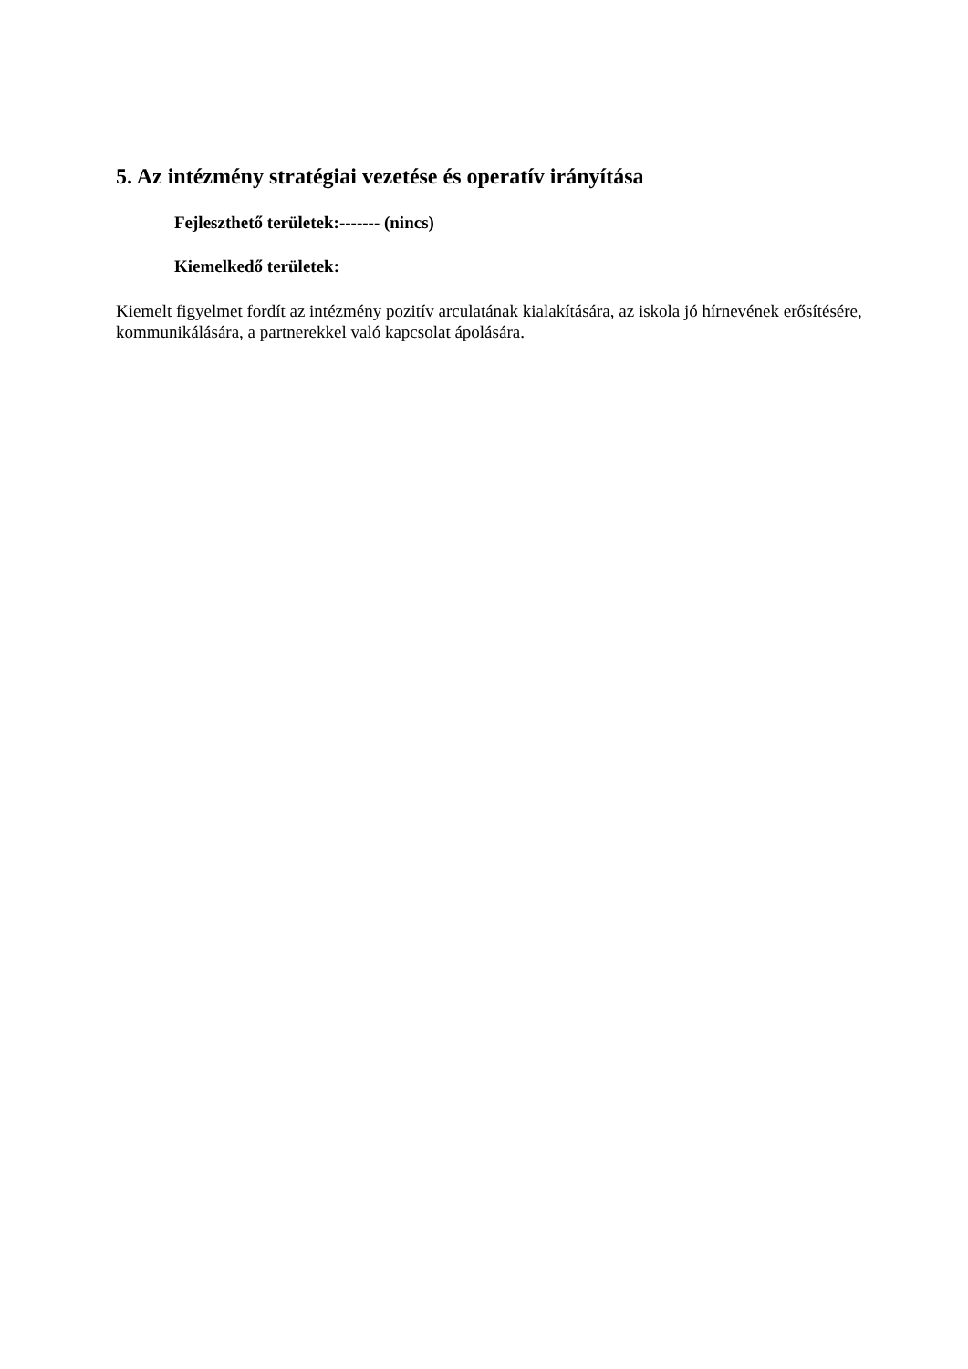5. Az intézmény stratégiai vezetése és operatív irányítása
Fejleszthető területek:------- (nincs)
Kiemelkedő területek:
Kiemelt figyelmet fordít az intézmény pozitív arculatának kialakítására, az iskola jó hírnevének erősítésére, kommunikálására, a partnerekkel való kapcsolat ápolására.